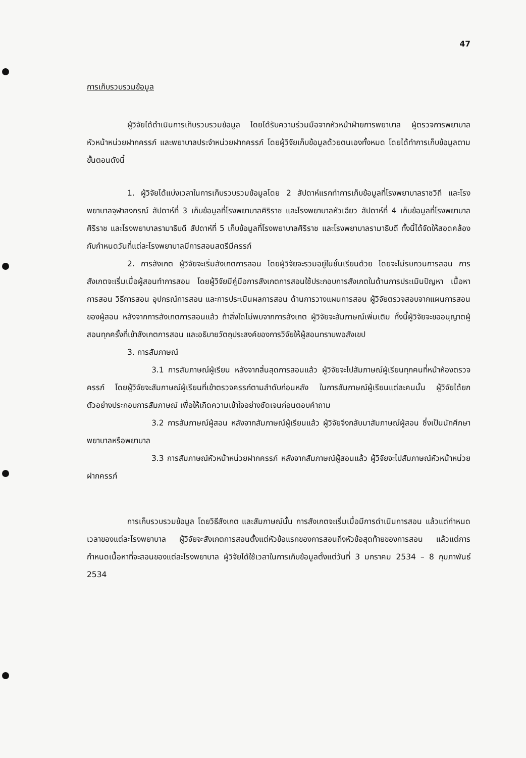47
การเก็บรวบรวมข้อมูล
ผู้วิจัยได้ดำเนินการเก็บรวบรวมข้อมูล โดยได้รับความร่วมมือจากหัวหน้าฝ่ายการพยาบาล ผู้ตรวจการพยาบาล หัวหน้าหน่วยฝากครรภ์ และพยาบาลประจำหน่วยฝากครรภ์ โดยผู้วิจัยเก็บข้อมูลด้วยตนเองทั้งหมด โดยได้ทำการเก็บข้อมูลตามขั้นตอนดังนี้
1. ผู้วิจัยได้แบ่งเวลาในการเก็บรวบรวมข้อมูลโดย 2 สัปดาห์แรกทำการเก็บข้อมูลที่โรงพยาบาลราชวิถี และโรงพยาบาลจุฬาลงกรณ์ สัปดาห์ที่ 3 เก็บข้อมูลที่โรงพยาบาลศิริราช และโรงพยาบาลหัวเฉียว สัปดาห์ที่ 4 เก็บข้อมูลที่โรงพยาบาลศิริราช และโรงพยาบาลรามาธิบดี สัปดาห์ที่ 5 เก็บข้อมูลที่โรงพยาบาลศิริราช และโรงพยาบาลรามาธิบดี ทั้งนี้ได้จัดให้สอดคล้องกับกำหนดวันที่แต่ละโรงพยาบาลมีการสอนสตรีมีครรภ์
2. การสังเกต ผู้วิจัยจะเริ่มสังเกตการสอน โดยผู้วิจัยจะรวมอยู่ในชั้นเรียนด้วย โดยจะไม่รบกวนการสอน การสังเกตจะเริ่มเมื่อผู้สอนทำการสอน โดยผู้วิจัยมีคู่มือการสังเกตการสอนใช้ประกอบการสังเกตในด้านการประเมินปัญหา เนื้อหาการสอน วิธีการสอน อุปกรณ์การสอน และการประเมินผลการสอน ด้านการวางแผนการสอน ผู้วิจัยตรวจสอบจากแผนการสอนของผู้สอน หลังจากการสังเกตการสอนแล้ว ถ้าสิ่งใดไม่พบจากการสังเกต ผู้วิจัยจะสัมภาษณ์เพิ่มเติม ทั้งนี้ผู้วิจัยจะขออนุญาตผู้สอนทุกครั้งที่เข้าสังเกตการสอน และอธิบายวัตถุประสงค์ของการวิจัยให้ผู้สอนทราบพอสังเขป
3. การสัมภาษณ์
3.1 การสัมภาษณ์ผู้เรียน หลังจากสิ้นสุดการสอนแล้ว ผู้วิจัยจะไปสัมภาษณ์ผู้เรียนทุกคนที่หน้าห้องตรวจครรภ์ โดยผู้วิจัยจะสัมภาษณ์ผู้เรียนที่เข้าตรวจครรภ์ตามลำดับก่อนหลัง ในการสัมภาษณ์ผู้เรียนแต่ละคนนั้น ผู้วิจัยได้ยกตัวอย่างประกอบการสัมภาษณ์ เพื่อให้เกิดความเข้าใจอย่างชัดเจนก่อนตอบคำถาม
3.2 การสัมภาษณ์ผู้สอน หลังจากสัมภาษณ์ผู้เรียนแล้ว ผู้วิจัยจึงกลับมาสัมภาษณ์ผู้สอน ซึ่งเป็นนักศึกษาพยาบาลหรือพยาบาล
3.3 การสัมภาษณ์หัวหน้าหน่วยฝากครรภ์ หลังจากสัมภาษณ์ผู้สอนแล้ว ผู้วิจัยจะไปสัมภาษณ์หัวหน้าหน่วยฝากครรภ์
การเก็บรวบรวมข้อมูล โดยวิธีสังเกต และสัมภาษณ์นั้น การสังเกตจะเริ่มเมื่อมีการดำเนินการสอน แล้วแต่กำหนดเวลาของแต่ละโรงพยาบาล ผู้วิจัยจะสังเกตการสอนตั้งแต่หัวข้อแรกของการสอนถึงหัวข้อสุดท้ายของการสอน แล้วแต่การกำหนดเนื้อหาที่จะสอนของแต่ละโรงพยาบาล ผู้วิจัยได้ใช้เวลาในการเก็บข้อมูลตั้งแต่วันที่ 3 มกราคม 2534 – 8 กุมภาพันธ์ 2534